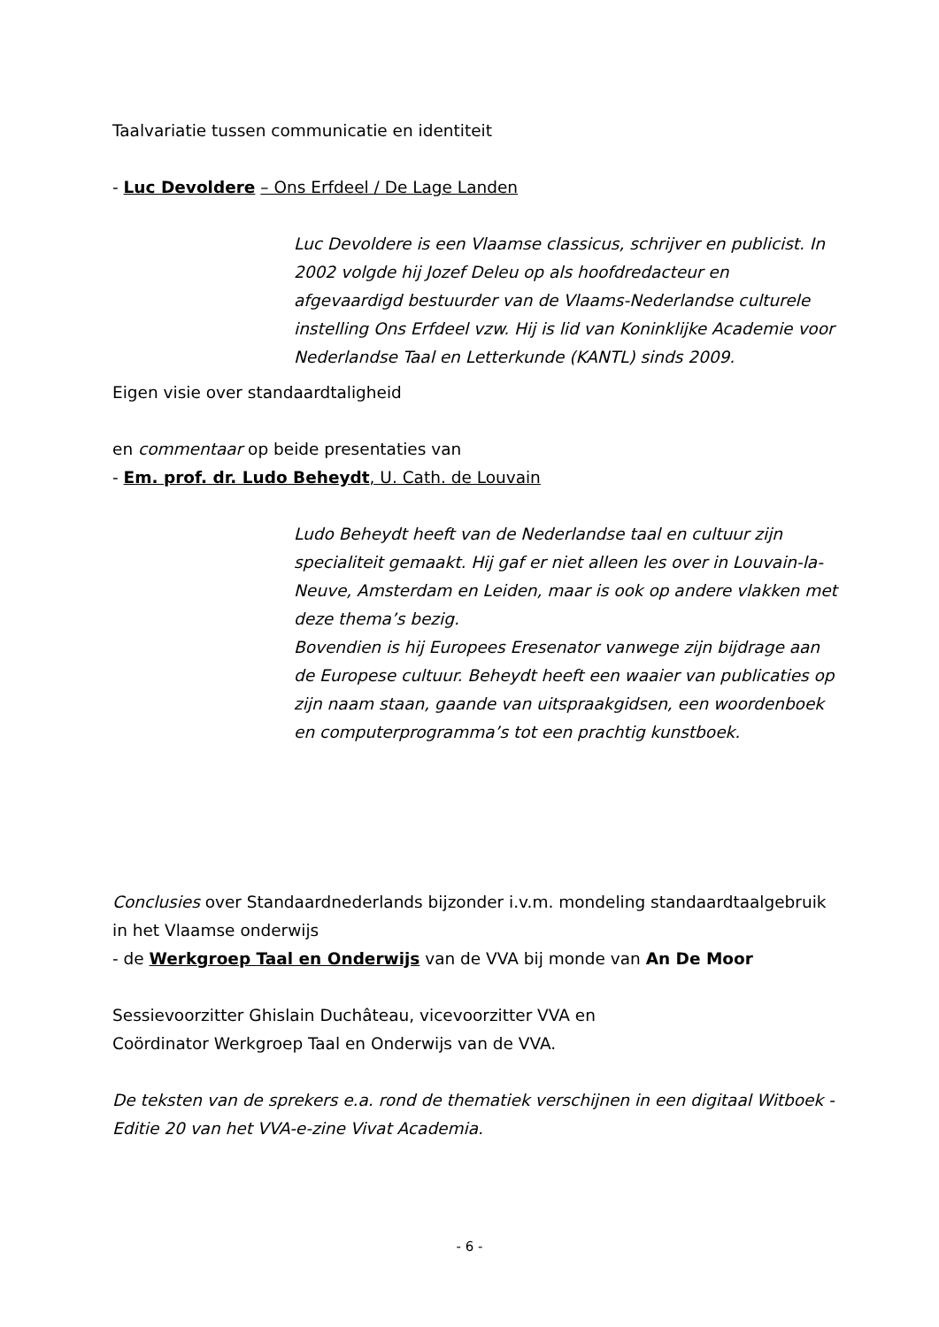Taalvariatie tussen communicatie en identiteit
- Luc Devoldere – Ons Erfdeel / De Lage Landen
Luc Devoldere is een Vlaamse classicus, schrijver en publicist. In 2002 volgde hij Jozef Deleu op als hoofdredacteur en afgevaardigd bestuurder van de Vlaams-Nederlandse culturele instelling Ons Erfdeel vzw. Hij is lid van Koninklijke Academie voor Nederlandse Taal en Letterkunde (KANTL) sinds 2009.
Eigen visie over standaardtaligheid
en commentaar op beide presentaties van
- Em. prof. dr. Ludo Beheydt, U. Cath. de Louvain
Ludo Beheydt heeft van de Nederlandse taal en cultuur zijn specialiteit gemaakt. Hij gaf er niet alleen les over in Louvain-la-Neuve, Amsterdam en Leiden, maar is ook op andere vlakken met deze thema’s bezig.
Bovendien is hij Europees Eresenator vanwege zijn bijdrage aan de Europese cultuur. Beheydt heeft een waaier van publicaties op zijn naam staan, gaande van uitspraakgidsen, een woordenboek en computerprogramma’s tot een prachtig kunstboek.
Conclusies over Standaardnederlands bijzonder i.v.m. mondeling standaardtaalgebruik in het Vlaamse onderwijs
- de Werkgroep Taal en Onderwijs van de VVA bij monde van An De Moor
Sessievoorzitter Ghislain Duchâteau, vicevoorzitter VVA en
Coördinator Werkgroep Taal en Onderwijs van de VVA.
De teksten van de sprekers e.a. rond de thematiek verschijnen in een digitaal Witboek - Editie 20 van het VVA-e-zine Vivat Academia.
- 6 -